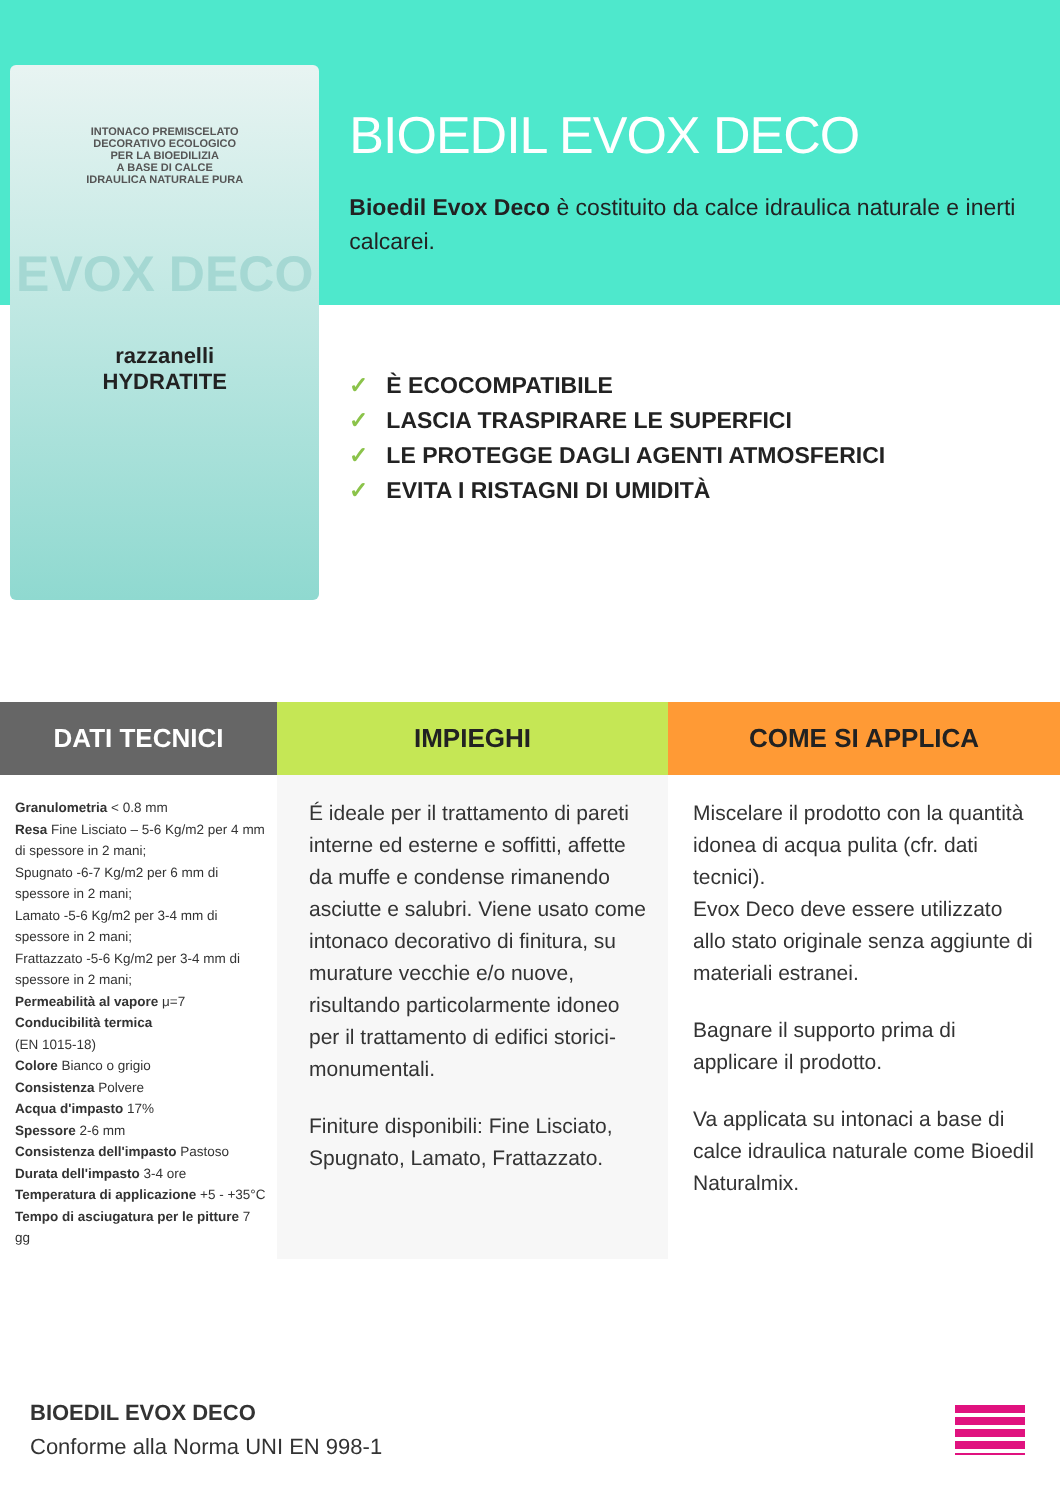INTONACO PREMISCELATO
DECORATIVO ECOLOGICO
PER LA BIOEDILIZIA
A BASE DI CALCE
IDRAULICA NATURALE PURA
EVOX DECO
razzanelli
HYDRATITE
BIOEDIL EVOX DECO
Bioedil Evox Deco è costituito da calce idraulica naturale e inerti calcarei.
✓ È ECOCOMPATIBILE
✓ LASCIA TRASPIRARE LE SUPERFICI
✓ LE PROTEGGE DAGLI AGENTI ATMOSFERICI
✓ EVITA I RISTAGNI DI UMIDITÀ
DATI TECNICI
Granulometria < 0.8 mm
Resa Fine Lisciato – 5-6 Kg/m2 per 4 mm di spessore in 2 mani;
Spugnato -6-7 Kg/m2 per 6 mm di spessore in 2 mani;
Lamato -5-6 Kg/m2 per 3-4 mm di spessore in 2 mani;
Frattazzato -5-6 Kg/m2 per 3-4 mm di spessore in 2 mani;
Permeabilità al vapore μ=7
Conducibilità termica
(EN 1015-18)
Colore Bianco o grigio
Consistenza Polvere
Acqua d'impasto 17%
Spessore 2-6 mm
Consistenza dell'impasto Pastoso
Durata dell'impasto 3-4 ore
Temperatura di applicazione +5 - +35°C
Tempo di asciugatura per le pitture 7 gg
IMPIEGHI
É ideale per il trattamento di pareti interne ed esterne e soffitti, affette da muffe e condense rimanendo asciutte e salubri. Viene usato come intonaco decorativo di finitura, su murature vecchie e/o nuove, risultando particolarmente idoneo per il trattamento di edifici storici-monumentali.
Finiture disponibili: Fine Lisciato, Spugnato, Lamato, Frattazzato.
COME SI APPLICA
Miscelare il prodotto con la quantità idonea di acqua pulita (cfr. dati tecnici).
Evox Deco deve essere utilizzato allo stato originale senza aggiunte di materiali estranei.
Bagnare il supporto prima di applicare il prodotto.
Va applicata su intonaci a base di calce idraulica naturale come Bioedil Naturalmix.
BIOEDIL EVOX DECO
Conforme alla Norma UNI EN 998-1